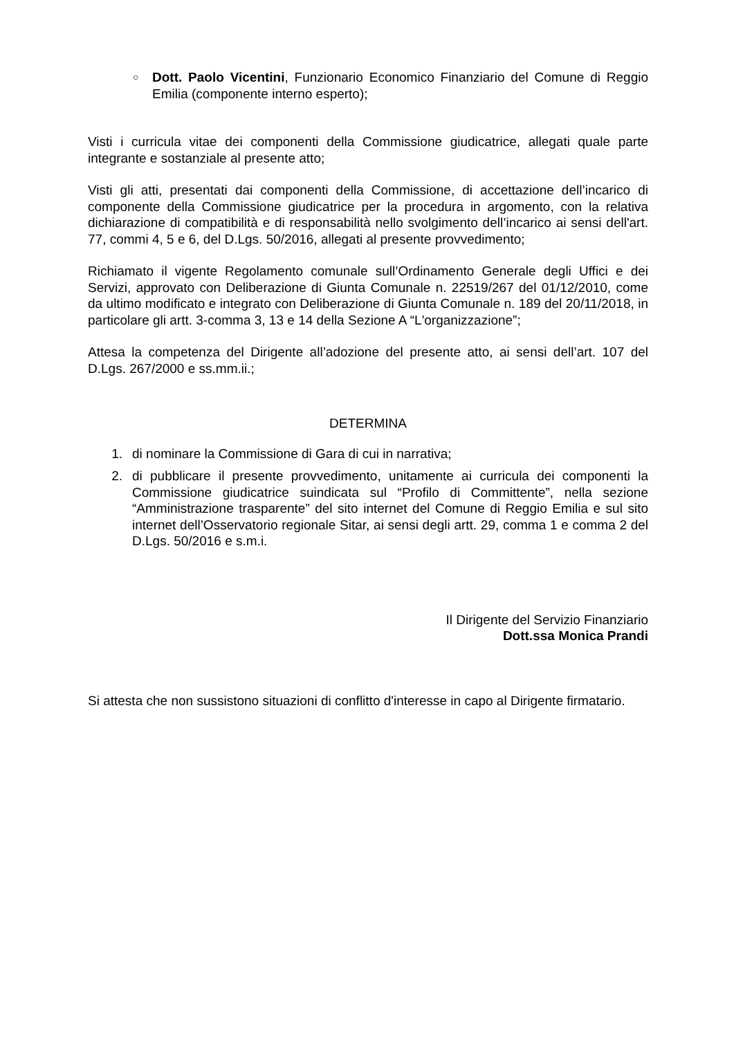○
Dott. Paolo Vicentini, Funzionario Economico Finanziario del Comune di Reggio Emilia (componente interno esperto);
Visti i curricula vitae dei componenti della Commissione giudicatrice, allegati quale parte integrante e sostanziale al presente atto;
Visti gli atti, presentati dai componenti della Commissione, di accettazione dell’incarico di componente della Commissione giudicatrice per la procedura in argomento, con la relativa dichiarazione di compatibilità e di responsabilità nello svolgimento dell’incarico ai sensi dell'art. 77, commi 4, 5 e 6, del D.Lgs. 50/2016, allegati al presente provvedimento;
Richiamato il vigente Regolamento comunale sull’Ordinamento Generale degli Uffici e dei Servizi, approvato con Deliberazione di Giunta Comunale n. 22519/267 del 01/12/2010, come da ultimo modificato e integrato con Deliberazione di Giunta Comunale n. 189 del 20/11/2018, in particolare gli artt. 3-comma 3, 13 e 14 della Sezione A “L'organizzazione”;
Attesa la competenza del Dirigente all’adozione del presente atto, ai sensi dell’art. 107 del D.Lgs. 267/2000 e ss.mm.ii.;
DETERMINA
1. di nominare la Commissione di Gara di cui in narrativa;
2. di pubblicare il presente provvedimento, unitamente ai curricula dei componenti la Commissione giudicatrice suindicata sul “Profilo di Committente”, nella sezione “Amministrazione trasparente” del sito internet del Comune di Reggio Emilia e sul sito internet dell’Osservatorio regionale Sitar, ai sensi degli artt. 29, comma 1 e comma 2 del D.Lgs. 50/2016 e s.m.i.
Il Dirigente del Servizio Finanziario
Dott.ssa Monica Prandi
Si attesta che non sussistono situazioni di conflitto d'interesse in capo al Dirigente firmatario.